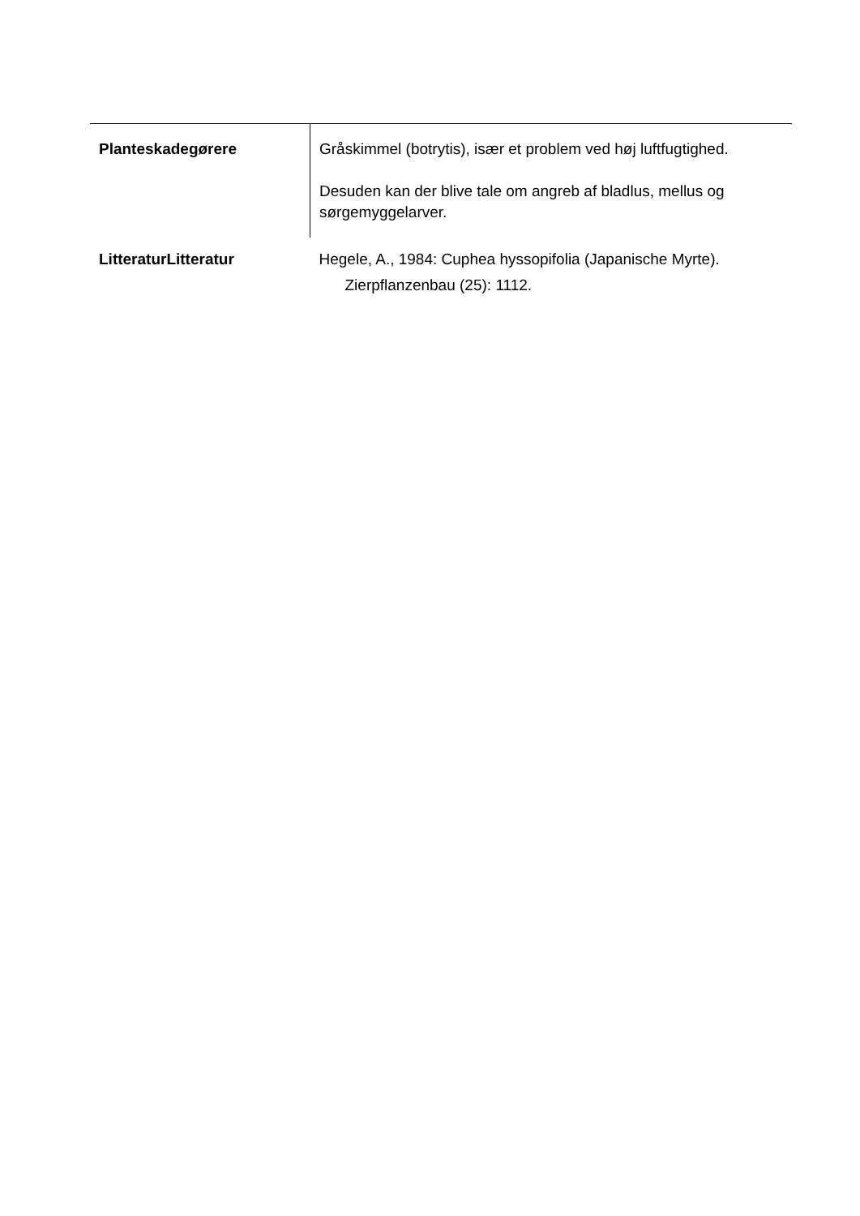| Planteskadegørere | Gråskimmel (botrytis), især et problem ved høj luftfugtighed. Desuden kan der blive tale om angreb af bladlus, mellus og sørgemyggelarver. |
| LitteraturLitteratur | Hegele, A., 1984: Cuphea hyssopifolia (Japanische Myrte). Zierpflanzenbau (25): 1112. |